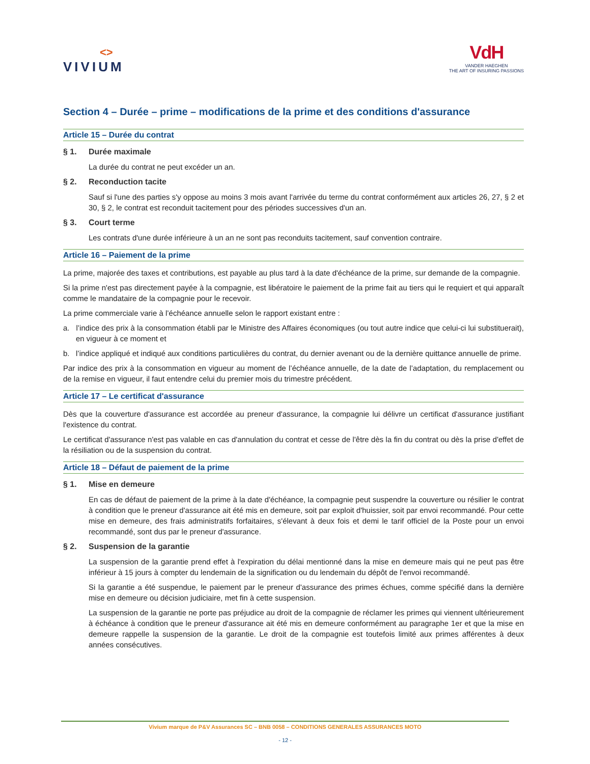<>
VIVIUM
VdH
VANDER HAEGHEN
THE ART OF INSURING PASSIONS
Section 4 – Durée – prime – modifications de la prime et des conditions d'assurance
Article 15 – Durée du contrat
§ 1. Durée maximale
La durée du contrat ne peut excéder un an.
§ 2. Reconduction tacite
Sauf si l'une des parties s'y oppose au moins 3 mois avant l'arrivée du terme du contrat conformément aux articles 26, 27, § 2 et 30, § 2, le contrat est reconduit tacitement pour des périodes successives d'un an.
§ 3. Court terme
Les contrats d'une durée inférieure à un an ne sont pas reconduits tacitement, sauf convention contraire.
Article 16 – Paiement de la prime
La prime, majorée des taxes et contributions, est payable au plus tard à la date d'échéance de la prime, sur demande de la compagnie.
Si la prime n'est pas directement payée à la compagnie, est libératoire le paiement de la prime fait au tiers qui le requiert et qui apparaît comme le mandataire de la compagnie pour le recevoir.
La prime commerciale varie à l’échéance annuelle selon le rapport existant entre :
a. l’indice des prix à la consommation établi par le Ministre des Affaires économiques (ou tout autre indice que celui-ci lui substituerait), en vigueur à ce moment et
b. l’indice appliqué et indiqué aux conditions particulières du contrat, du dernier avenant ou de la dernière quittance annuelle de prime.
Par indice des prix à la consommation en vigueur au moment de l’échéance annuelle, de la date de l’adaptation, du remplacement ou de la remise en vigueur, il faut entendre celui du premier mois du trimestre précédent.
Article 17 – Le certificat d'assurance
Dès que la couverture d'assurance est accordée au preneur d'assurance, la compagnie lui délivre un certificat d'assurance justifiant l'existence du contrat.
Le certificat d'assurance n'est pas valable en cas d'annulation du contrat et cesse de l'être dès la fin du contrat ou dès la prise d'effet de la résiliation ou de la suspension du contrat.
Article 18 – Défaut de paiement de la prime
§ 1. Mise en demeure
En cas de défaut de paiement de la prime à la date d'échéance, la compagnie peut suspendre la couverture ou résilier le contrat à condition que le preneur d'assurance ait été mis en demeure, soit par exploit d'huissier, soit par envoi recommandé. Pour cette mise en demeure, des frais administratifs forfaitaires, s'élevant à deux fois et demi le tarif officiel de la Poste pour un envoi recommandé, sont dus par le preneur d'assurance.
§ 2. Suspension de la garantie
La suspension de la garantie prend effet à l'expiration du délai mentionné dans la mise en demeure mais qui ne peut pas être inférieur à 15 jours à compter du lendemain de la signification ou du lendemain du dépôt de l'envoi recommandé.
Si la garantie a été suspendue, le paiement par le preneur d'assurance des primes échues, comme spécifié dans la dernière mise en demeure ou décision judiciaire, met fin à cette suspension.
La suspension de la garantie ne porte pas préjudice au droit de la compagnie de réclamer les primes qui viennent ultérieurement à échéance à condition que le preneur d'assurance ait été mis en demeure conformément au paragraphe 1er et que la mise en demeure rappelle la suspension de la garantie. Le droit de la compagnie est toutefois limité aux primes afférentes à deux années consécutives.
Vivium marque de P&V Assurances SC – BNB 0058 – CONDITIONS GENERALES ASSURANCES MOTO
- 12 -